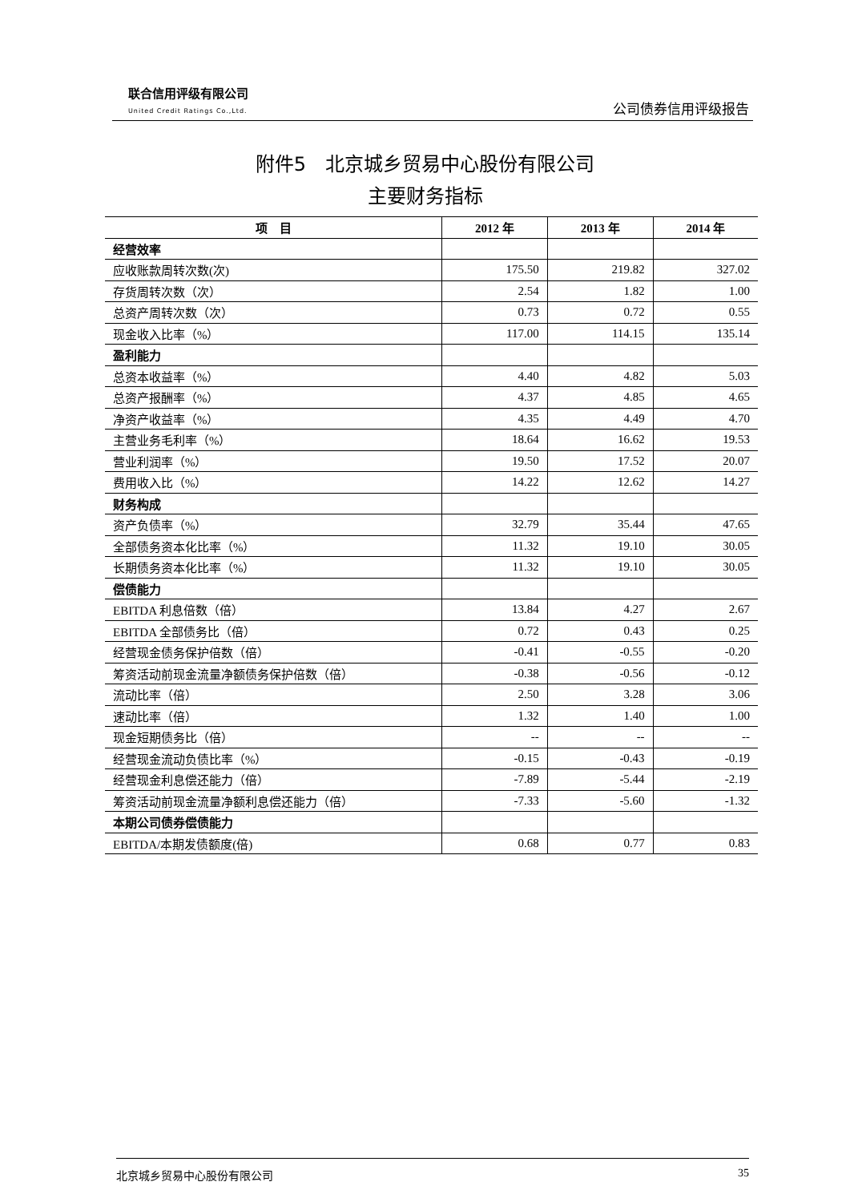联合信用评级有限公司
United Credit Ratings Co.,Ltd.
公司债券信用评级报告
附件5　北京城乡贸易中心股份有限公司
主要财务指标
| 项 目 | 2012 年 | 2013 年 | 2014 年 |
| --- | --- | --- | --- |
| 经营效率 | | | |
| 应收账款周转次数(次) | 175.50 | 219.82 | 327.02 |
| 存货周转次数（次） | 2.54 | 1.82 | 1.00 |
| 总资产周转次数（次） | 0.73 | 0.72 | 0.55 |
| 现金收入比率（%） | 117.00 | 114.15 | 135.14 |
| 盈利能力 | | | |
| 总资本收益率（%） | 4.40 | 4.82 | 5.03 |
| 总资产报酬率（%） | 4.37 | 4.85 | 4.65 |
| 净资产收益率（%） | 4.35 | 4.49 | 4.70 |
| 主营业务毛利率（%） | 18.64 | 16.62 | 19.53 |
| 营业利润率（%） | 19.50 | 17.52 | 20.07 |
| 费用收入比（%） | 14.22 | 12.62 | 14.27 |
| 财务构成 | | | |
| 资产负债率（%） | 32.79 | 35.44 | 47.65 |
| 全部债务资本化比率（%） | 11.32 | 19.10 | 30.05 |
| 长期债务资本化比率（%） | 11.32 | 19.10 | 30.05 |
| 偿债能力 | | | |
| EBITDA 利息倍数（倍） | 13.84 | 4.27 | 2.67 |
| EBITDA 全部债务比（倍） | 0.72 | 0.43 | 0.25 |
| 经营现金债务保护倍数（倍） | -0.41 | -0.55 | -0.20 |
| 筹资活动前现金流量净额债务保护倍数（倍） | -0.38 | -0.56 | -0.12 |
| 流动比率（倍） | 2.50 | 3.28 | 3.06 |
| 速动比率（倍） | 1.32 | 1.40 | 1.00 |
| 现金短期债务比（倍） | -- | -- | -- |
| 经营现金流动负债比率（%） | -0.15 | -0.43 | -0.19 |
| 经营现金利息偿还能力（倍） | -7.89 | -5.44 | -2.19 |
| 筹资活动前现金流量净额利息偿还能力（倍） | -7.33 | -5.60 | -1.32 |
| 本期公司债券偿债能力 | | | |
| EBITDA/本期发债额度(倍) | 0.68 | 0.77 | 0.83 |
北京城乡贸易中心股份有限公司 35